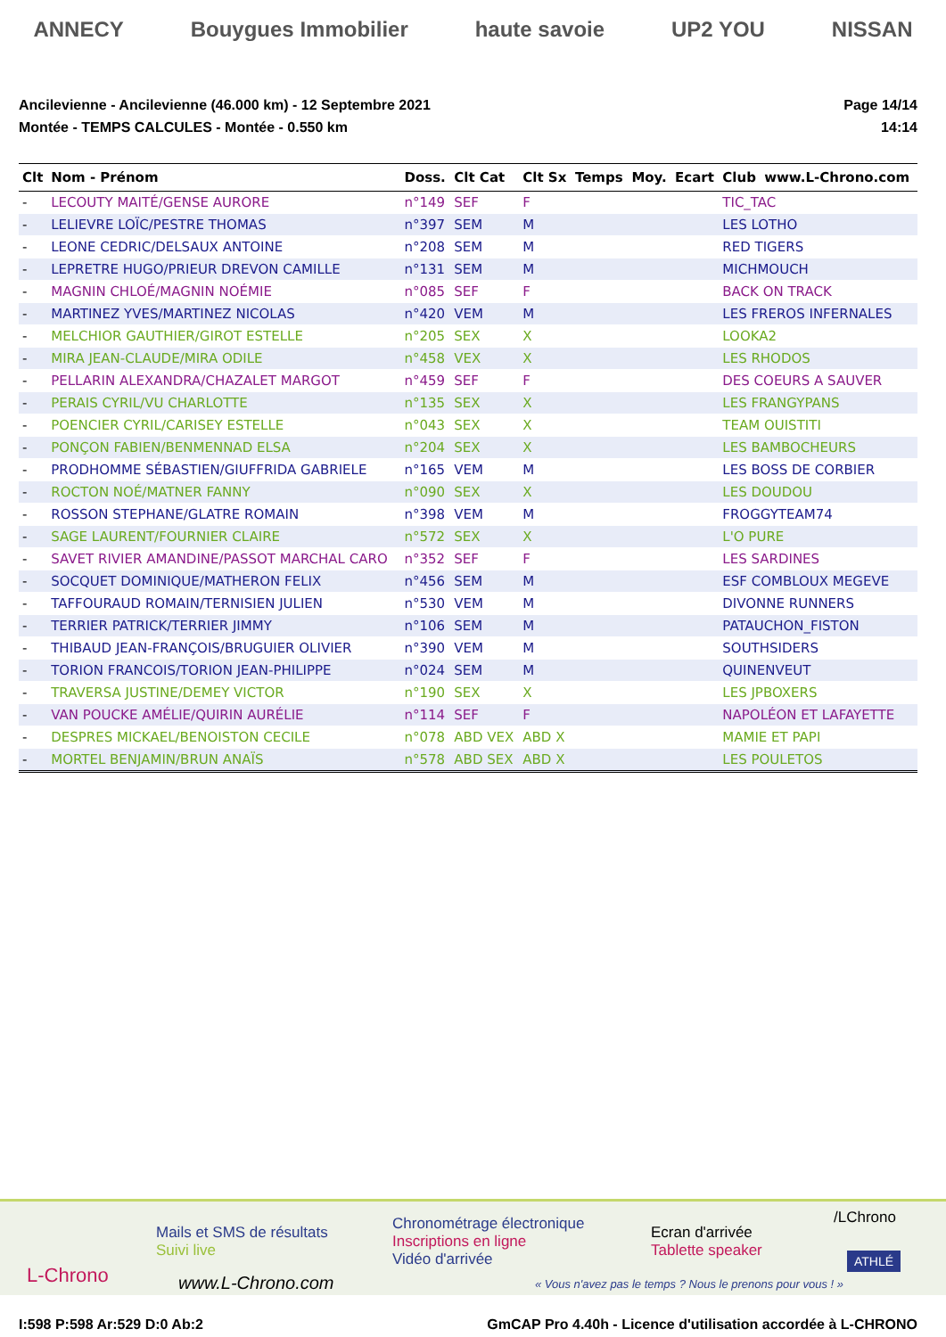ANNECY Bouygues Immobilier haute savoie UP2 YOU NISSAN
Ancilevienne - Ancilevienne (46.000 km) - 12 Septembre 2021
Montée - TEMPS CALCULES - Montée - 0.550 km
Page 14/14
14:14
| Clt | Nom - Prénom | Doss. | Clt Cat | Clt Sx | Temps | Moy. | Ecart | Club | www.L-Chrono.com |
| --- | --- | --- | --- | --- | --- | --- | --- | --- | --- |
| - | LECOUTY MAITÉ/GENSE AURORE | n°149 | SEF | F | | | | TIC_TAC | |
| - | LELIEVRE LOÏC/PESTRE THOMAS | n°397 | SEM | M | | | | LES LOTHO | |
| - | LEONE CEDRIC/DELSAUX ANTOINE | n°208 | SEM | M | | | | RED TIGERS | |
| - | LEPRETRE HUGO/PRIEUR DREVON CAMILLE | n°131 | SEM | M | | | | MICHMOUCH | |
| - | MAGNIN CHLOÉ/MAGNIN NOÉMIE | n°085 | SEF | F | | | | BACK ON TRACK | |
| - | MARTINEZ YVES/MARTINEZ NICOLAS | n°420 | VEM | M | | | | LES FREROS INFERNALES | |
| - | MELCHIOR GAUTHIER/GIROT ESTELLE | n°205 | SEX | X | | | | LOOKA2 | |
| - | MIRA JEAN-CLAUDE/MIRA ODILE | n°458 | VEX | X | | | | LES RHODOS | |
| - | PELLARIN ALEXANDRA/CHAZALET MARGOT | n°459 | SEF | F | | | | DES COEURS A SAUVER | |
| - | PERAIS CYRIL/VU CHARLOTTE | n°135 | SEX | X | | | | LES FRANGYPANS | |
| - | POENCIER CYRIL/CARISEY ESTELLE | n°043 | SEX | X | | | | TEAM OUISTITI | |
| - | PONÇON FABIEN/BENMENNAD ELSA | n°204 | SEX | X | | | | LES BAMBOCHEURS | |
| - | PRODHOMME SÉBASTIEN/GIUFFRIDA GABRIELE | n°165 | VEM | M | | | | LES BOSS DE CORBIER | |
| - | ROCTON NOÉ/MATNER FANNY | n°090 | SEX | X | | | | LES DOUDOU | |
| - | ROSSON STEPHANE/GLATRE ROMAIN | n°398 | VEM | M | | | | FROGGYTEAM74 | |
| - | SAGE LAURENT/FOURNIER CLAIRE | n°572 | SEX | X | | | | L'O PURE | |
| - | SAVET RIVIER AMANDINE/PASSOT MARCHAL CARO | n°352 | SEF | F | | | | LES SARDINES | |
| - | SOCQUET DOMINIQUE/MATHERON FELIX | n°456 | SEM | M | | | | ESF COMBLOUX MEGEVE | |
| - | TAFFOURAUD ROMAIN/TERNISIEN JULIEN | n°530 | VEM | M | | | | DIVONNE RUNNERS | |
| - | TERRIER PATRICK/TERRIER JIMMY | n°106 | SEM | M | | | | PATAUCHON_FISTON | |
| - | THIBAUD JEAN-FRANÇOIS/BRUGUIER OLIVIER | n°390 | VEM | M | | | | SOUTHSIDERS | |
| - | TORION FRANCOIS/TORION JEAN-PHILIPPE | n°024 | SEM | M | | | | QUINENVEUT | |
| - | TRAVERSA JUSTINE/DEMEY VICTOR | n°190 | SEX | X | | | | LES JPBOXERS | |
| - | VAN POUCKE AMÉLIE/QUIRIN AURÉLIE | n°114 | SEF | F | | | | NAPOLÉON ET LAFAYETTE | |
| - | DESPRES MICKAEL/BENOISTON CECILE | n°078 | ABD VEX | ABD X | | | | MAMIE ET PAPI | |
| - | MORTEL BENJAMIN/BRUN ANAÏS | n°578 | ABD SEX | ABD X | | | | LES POULETOS | |
L-Chrono
Mails et SMS de résultats
Suivi live
www.L-Chrono.com
Chronométrage électronique
Inscriptions en ligne
Vidéo d'arrivée
« Vous n'avez pas le temps ? Nous le prenons pour vous ! »
Ecran d'arrivée
Tablette speaker
/LChrono
ATHLÉ
I:598 P:598 Ar:529 D:0 Ab:2 GmCAP Pro 4.40h - Licence d'utilisation accordée à L-CHRONO